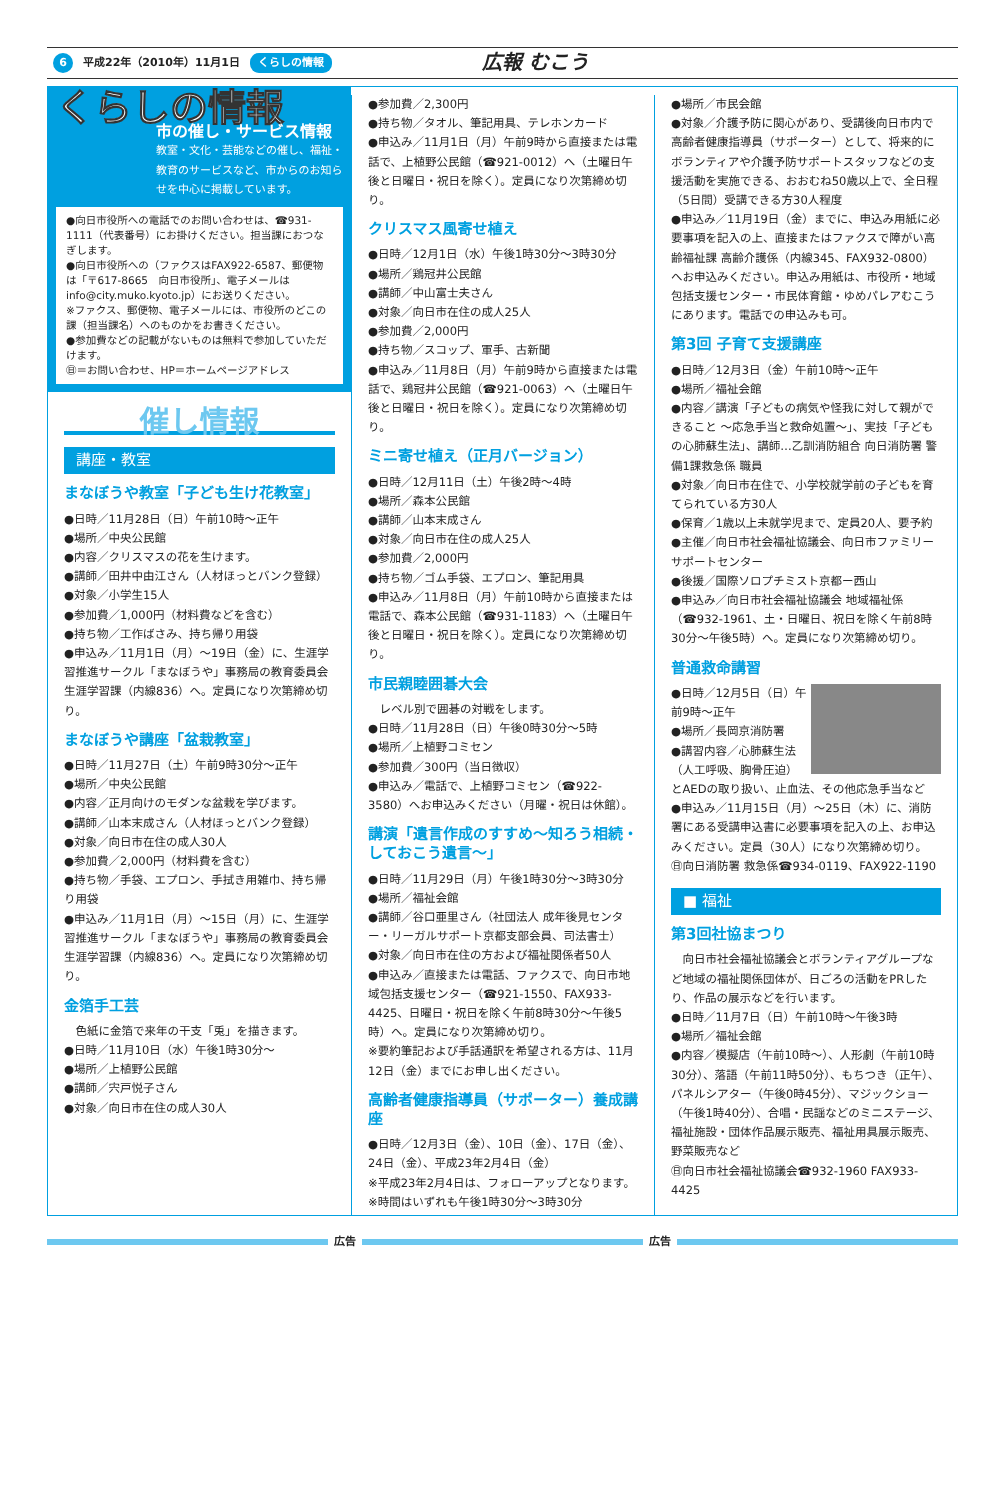6 平成22年（2010年）11月1日 くらしの情報 広報 むこう
くらしの情報
市の催し・サービス情報
教室・文化・芸能などの催し、福祉・教育のサービスなど、市からのお知らせを中心に掲載しています。
●向日市役所への電話でのお問い合わせは、☎931-1111（代表番号）にお掛けください。担当課におつなぎします。
●向日市役所への（ファクスはFAX922-6587、郵便物は「〒617-8665　向日市役所」、電子メールはinfo@city.muko.kyoto.jp）にお送りください。
※ファクス、郵便物、電子メールには、市役所のどこの課（担当課名）へのものかをお書きください。
●参加費などの記載がないものは無料で参加していただけます。
㊐＝お問い合わせ、HP＝ホームページアドレス
催し情報
講座・教室
まなぼうや教室「子ども生け花教室」
●日時／11月28日（日）午前10時～正午
●場所／中央公民館
●内容／クリスマスの花を生けます。
●講師／田井中由江さん（人材ほっとバンク登録）
●対象／小学生15人
●参加費／1,000円（材料費などを含む）
●持ち物／工作ばさみ、持ち帰り用袋
●申込み／11月1日（月）～19日（金）に、生涯学習推進サークル「まなぼうや」事務局の教育委員会 生涯学習課（内線836）へ。定員になり次第締め切り。
まなぼうや講座「盆栽教室」
●日時／11月27日（土）午前9時30分～正午
●場所／中央公民館
●内容／正月向けのモダンな盆栽を学びます。
●講師／山本末成さん（人材ほっとバンク登録）
●対象／向日市在住の成人30人
●参加費／2,000円（材料費を含む）
●持ち物／手袋、エプロン、手拭き用雑巾、持ち帰り用袋
●申込み／11月1日（月）～15日（月）に、生涯学習推進サークル「まなぼうや」事務局の教育委員会 生涯学習課（内線836）へ。定員になり次第締め切り。
金箔手工芸
　色紙に金箔で来年の干支「兎」を描きます。
●日時／11月10日（水）午後1時30分～
●場所／上植野公民館
●講師／宍戸悦子さん
●対象／向日市在住の成人30人
●参加費／2,300円
●持ち物／タオル、筆記用具、テレホンカード
●申込み／11月1日（月）午前9時から直接または電話で、上植野公民館（☎921-0012）へ（土曜日午後と日曜日・祝日を除く）。定員になり次第締め切り。
クリスマス風寄せ植え
●日時／12月1日（水）午後1時30分～3時30分
●場所／鶏冠井公民館
●講師／中山富士夫さん
●対象／向日市在住の成人25人
●参加費／2,000円
●持ち物／スコップ、軍手、古新聞
●申込み／11月8日（月）午前9時から直接または電話で、鶏冠井公民館（☎921-0063）へ（土曜日午後と日曜日・祝日を除く）。定員になり次第締め切り。
ミニ寄せ植え（正月バージョン）
●日時／12月11日（土）午後2時～4時
●場所／森本公民館
●講師／山本末成さん
●対象／向日市在住の成人25人
●参加費／2,000円
●持ち物／ゴム手袋、エプロン、筆記用具
●申込み／11月8日（月）午前10時から直接または電話で、森本公民館（☎931-1183）へ（土曜日午後と日曜日・祝日を除く）。定員になり次第締め切り。
市民親睦囲碁大会
　レベル別で囲碁の対戦をします。
●日時／11月28日（日）午後0時30分～5時
●場所／上植野コミセン
●参加費／300円（当日徴収）
●申込み／電話で、上植野コミセン（☎922-3580）へお申込みください（月曜・祝日は休館）。
講演「遺言作成のすすめ～知ろう相続・しておこう遺言～」
●日時／11月29日（月）午後1時30分～3時30分
●場所／福祉会館
●講師／谷口亜里さん（社団法人 成年後見センター・リーガルサポート京都支部会員、司法書士）
●対象／向日市在住の方および福祉関係者50人
●申込み／直接または電話、ファクスで、向日市地域包括支援センター（☎921-1550、FAX933-4425、日曜日・祝日を除く午前8時30分～午後5時）へ。定員になり次第締め切り。
※要約筆記および手話通訳を希望される方は、11月12日（金）までにお申し出ください。
高齢者健康指導員（サポーター）養成講座
●日時／12月3日（金）、10日（金）、17日（金）、24日（金）、平成23年2月4日（金）
※平成23年2月4日は、フォローアップとなります。
※時間はいずれも午後1時30分～3時30分
●場所／市民会館
●対象／介護予防に関心があり、受講後向日市内で高齢者健康指導員（サポーター）として、将来的にボランティアや介護予防サポートスタッフなどの支援活動を実施できる、おおむね50歳以上で、全日程（5日間）受講できる方30人程度
●申込み／11月19日（金）までに、申込み用紙に必要事項を記入の上、直接またはファクスで障がい高齢福祉課 高齢介護係（内線345、FAX932-0800）へお申込みください。申込み用紙は、市役所・地域包括支援センター・市民体育館・ゆめパレアむこうにあります。電話での申込みも可。
第3回 子育て支援講座
●日時／12月3日（金）午前10時～正午
●場所／福祉会館
●内容／講演「子どもの病気や怪我に対して親ができること ～応急手当と救命処置～」、実技「子どもの心肺蘇生法」、講師…乙訓消防組合 向日消防署 警備1課救急係 職員
●対象／向日市在住で、小学校就学前の子どもを育てられている方30人
●保育／1歳以上未就学児まで、定員20人、要予約
●主催／向日市社会福祉協議会、向日市ファミリーサポートセンター
●後援／国際ソロプチミスト京都ー西山
●申込み／向日市社会福祉協議会 地域福祉係（☎932-1961、土・日曜日、祝日を除く午前8時30分～午後5時）へ。定員になり次第締め切り。
普通救命講習
●日時／12月5日（日）午前9時～正午
●場所／長岡京消防署
●講習内容／心肺蘇生法（人工呼吸、胸骨圧迫）とAEDの取り扱い、止血法、その他応急手当など
●申込み／11月15日（月）～25日（木）に、消防署にある受講申込書に必要事項を記入の上、お申込みください。定員（30人）になり次第締め切り。
㊐向日消防署 救急係☎934-0119、FAX922-1190
■ 福祉
第3回社協まつり
　向日市社会福祉協議会とボランティアグループなど地域の福祉関係団体が、日ごろの活動をPRしたり、作品の展示などを行います。
●日時／11月7日（日）午前10時～午後3時
●場所／福祉会館
●内容／模擬店（午前10時～）、人形劇（午前10時30分）、落語（午前11時50分）、もちつき（正午）、パネルシアター（午後0時45分）、マジックショー（午後1時40分）、合唱・民謡などのミニステージ、福祉施設・団体作品展示販売、福祉用具展示販売、野菜販売など
㊐向日市社会福祉協議会☎932-1960 FAX933-4425
広告 広告